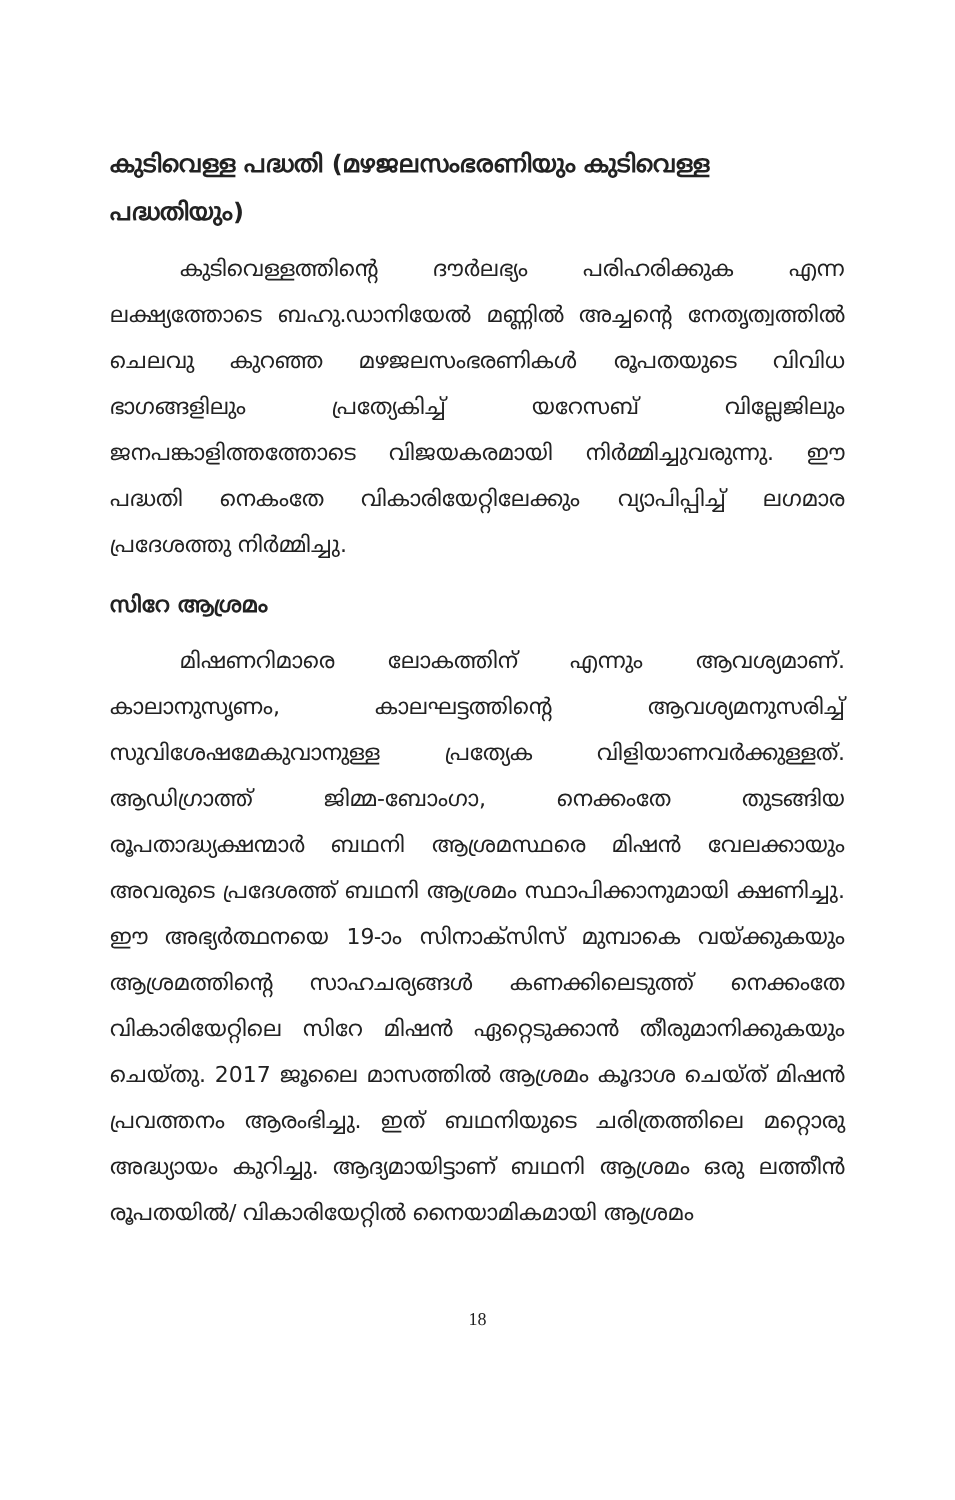കുടിവെള്ള പദ്ധതി (മഴജലസംഭരണിയും കുടിവെള്ള പദ്ധതിയും)
കുടിവെള്ളത്തിന്റെ ദൗർലഭ്യം പരിഹരിക്കുക എന്ന ലക്ഷ്യത്തോടെ ബഹു.ഡാനിയേൽ മണ്ണിൽ അച്ചന്റെ നേതൃത്വത്തിൽ ചെലവു കുറഞ്ഞ മഴജലസംഭരണികൾ രൂപതയുടെ വിവിധ ഭാഗങ്ങളിലും പ്രത്യേകിച്ച് യറേസബ് വില്ലേജിലും ജനപങ്കാളിത്തത്തോടെ വിജയകരമായി നിർമ്മിച്ചുവരുന്നു. ഈ പദ്ധതി നെകംതേ വികാരിയേറ്റിലേക്കും വ്യാപിപ്പിച്ച് ലഗമാര പ്രദേശത്തു നിർമ്മിച്ചു.
സിറേ ആശ്രമം
മിഷണറിമാരെ ലോകത്തിന് എന്നും ആവശ്യമാണ്. കാലാനുസൃണം, കാലഘട്ടത്തിന്റെ ആവശ്യമനുസരിച്ച് സുവിശേഷമേകുവാനുള്ള പ്രത്യേക വിളിയാണവർക്കുള്ളത്. ആഡിഗ്രാത്ത് ജിമ്മ-ബോംഗാ, നെക്കംതേ തുടങ്ങിയ രൂപതാദ്ധ്യക്ഷന്മാർ ബഥനി ആശ്രമസ്ഥരെ മിഷൻ വേലക്കായും അവരുടെ പ്രദേശത്ത് ബഥനി ആശ്രമം സ്ഥാപിക്കാനുമായി ക്ഷണിച്ചു. ഈ അഭ്യർത്ഥനയെ 19-ാം സിനാക്സിസ് മുമ്പാകെ വയ്ക്കുകയും ആശ്രമത്തിന്റെ സാഹചര്യങ്ങൾ കണക്കിലെടുത്ത് നെക്കംതേ വികാരിയേറ്റിലെ സിറേ മിഷൻ ഏറ്റെടുക്കാൻ തീരുമാനിക്കുകയും ചെയ്തു. 2017 ജൂലൈ മാസത്തിൽ ആശ്രമം കൂദാശ ചെയ്ത് മിഷൻ പ്രവത്തനം ആരംഭിച്ചു. ഇത് ബഥനിയുടെ ചരിത്രത്തിലെ മറ്റൊരു അദ്ധ്യായം കുറിച്ചു. ആദ്യമായിട്ടാണ് ബഥനി ആശ്രമം ഒരു ലത്തീൻ രൂപതയിൽ/ വികാരിയേറ്റിൽ നൈയാമികമായി ആശ്രമം
18